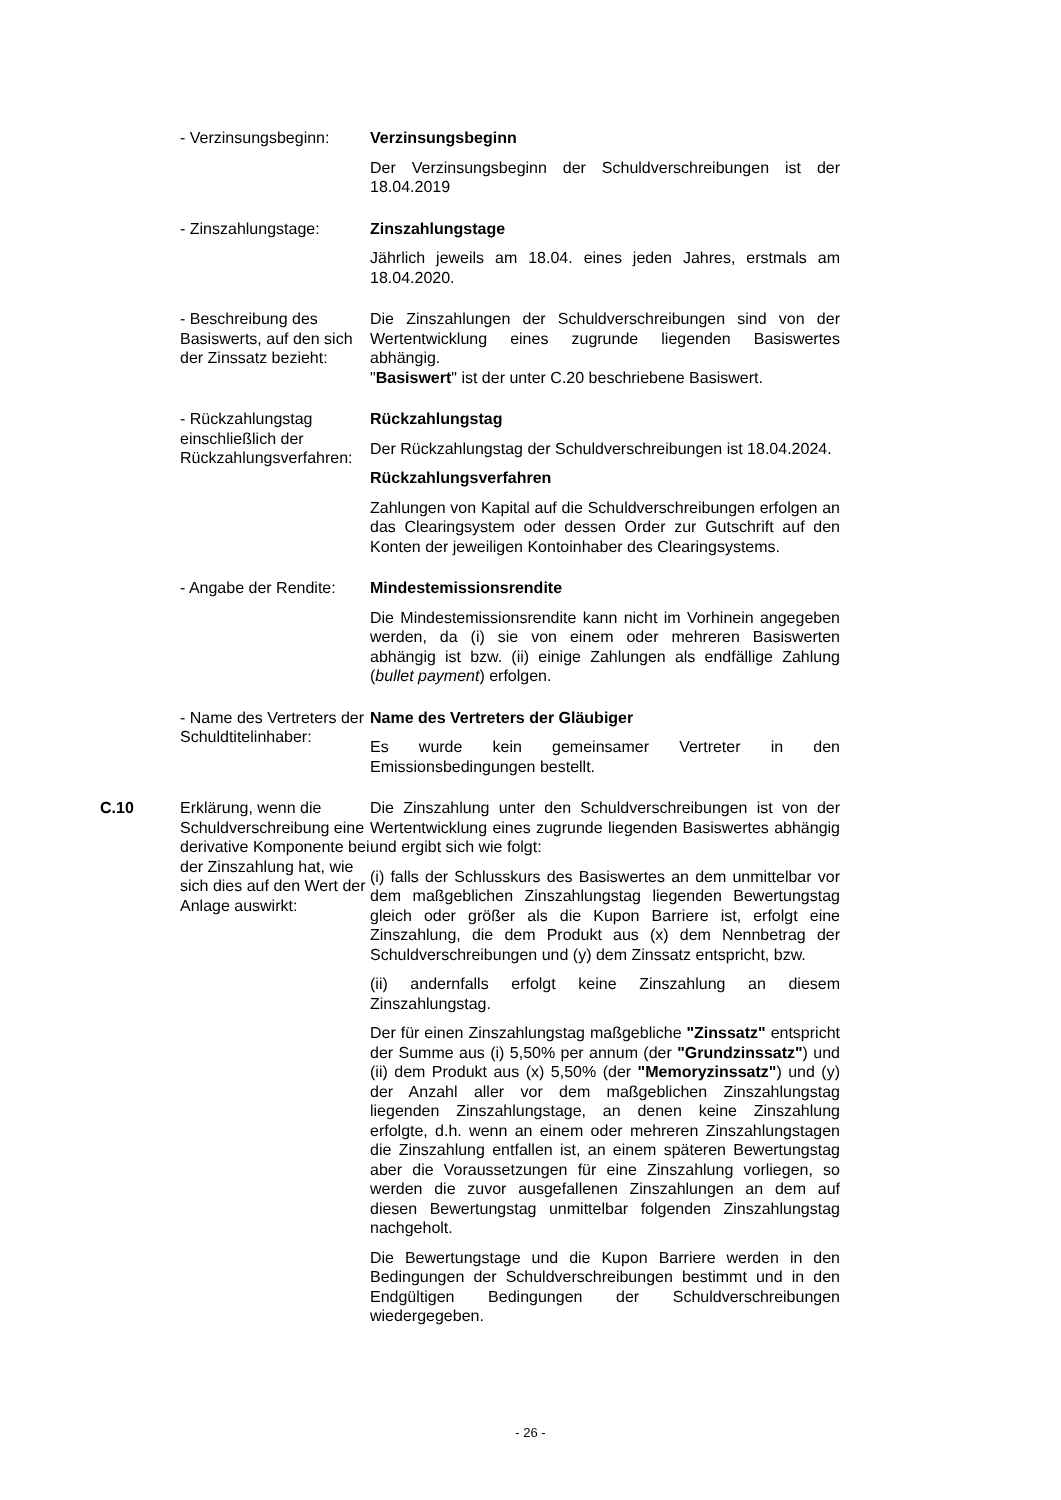| | - Verzinsungsbeginn: | Verzinsungsbeginn Der Verzinsungsbeginn der Schuldverschreibungen ist der 18.04.2019 |
| | - Zinszahlungstage: | Zinszahlungstage Jährlich jeweils am 18.04. eines jeden Jahres, erstmals am 18.04.2020. |
| | - Beschreibung des Basiswerts, auf den sich der Zinssatz bezieht: | Die Zinszahlungen der Schuldverschreibungen sind von der Wertentwicklung eines zugrunde liegenden Basiswertes abhängig. " Basiswert " ist der unter C.20 beschriebene Basiswert. |
| | - Rückzahlungstag einschließlich der Rückzahlungsverfahren: | Rückzahlungstag Der Rückzahlungstag der Schuldverschreibungen ist 18.04.2024. Rückzahlungsverfahren Zahlungen von Kapital auf die Schuldverschreibungen erfolgen an das Clearingsystem oder dessen Order zur Gutschrift auf den Konten der jeweiligen Kontoinhaber des Clearingsystems. |
| | - Angabe der Rendite: | Mindestemissionsrendite Die Mindestemissionsrendite kann nicht im Vorhinein angegeben werden, da (i) sie von einem oder mehreren Basiswerten abhängig ist bzw. (ii) einige Zahlungen als endfällige Zahlung ( bullet payment ) erfolgen. |
| | - Name des Vertreters der Schuldtitelinhaber: | Name des Vertreters der Gläubiger Es wurde kein gemeinsamer Vertreter in den Emissionsbedingungen bestellt. |
| C.10 | Erklärung, wenn die Schuldverschreibung eine derivative Komponente bei der Zinszahlung hat, wie sich dies auf den Wert der Anlage auswirkt: | Die Zinszahlung unter den Schuldverschreibungen ist von der Wertentwicklung eines zugrunde liegenden Basiswertes abhängig und ergibt sich wie folgt: (i) falls der Schlusskurs des Basiswertes an dem unmittelbar vor dem maßgeblichen Zinszahlungstag liegenden Bewertungstag gleich oder größer als die Kupon Barriere ist, erfolgt eine Zinszahlung, die dem Produkt aus (x) dem Nennbetrag der Schuldverschreibungen und (y) dem Zinssatz entspricht, bzw. (ii) andernfalls erfolgt keine Zinszahlung an diesem Zinszahlungstag. Der für einen Zinszahlungstag maßgebliche "Zinssatz" entspricht der Summe aus (i) 5,50% per annum (der "Grundzinssatz" ) und (ii) dem Produkt aus (x) 5,50% (der "Memoryzinssatz" ) und (y) der Anzahl aller vor dem maßgeblichen Zinszahlungstag liegenden Zinszahlungstage, an denen keine Zinszahlung erfolgte, d.h. wenn an einem oder mehreren Zinszahlungstagen die Zinszahlung entfallen ist, an einem späteren Bewertungstag aber die Voraussetzungen für eine Zinszahlung vorliegen, so werden die zuvor ausgefallenen Zinszahlungen an dem auf diesen Bewertungstag unmittelbar folgenden Zinszahlungstag nachgeholt. Die Bewertungstage und die Kupon Barriere werden in den Bedingungen der Schuldverschreibungen bestimmt und in den Endgültigen Bedingungen der Schuldverschreibungen wiedergegeben. |
- 26 -